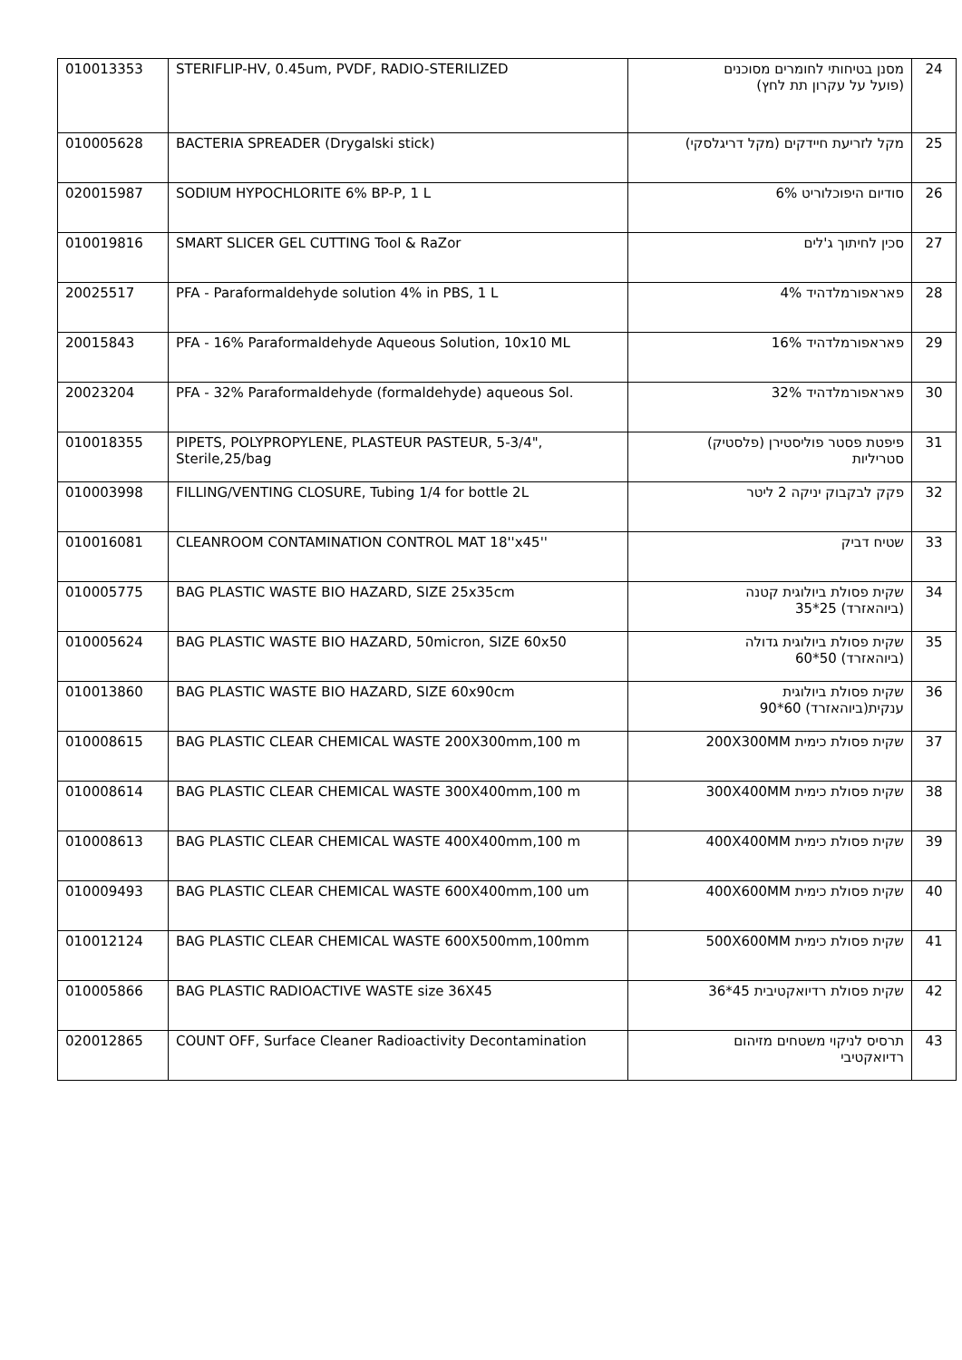| 010013353 | STERIFLIP-HV, 0.45um, PVDF, RADIO-STERILIZED | מסנן בטיחותי לחומרים מסוכנים (פועל על עקרון תת לחץ) | 24 |
| 010005628 | BACTERIA SPREADER (Drygalski stick) | מקל לזריעת חיידקים (מקל דריגלסקי) | 25 |
| 020015987 | SODIUM HYPOCHLORITE 6% BP-P, 1 L | סודיום היפוכלוריט 6% | 26 |
| 010019816 | SMART SLICER GEL CUTTING Tool & RaZor | סכין לחיתוך ג'לים | 27 |
| 20025517 | PFA - Paraformaldehyde solution 4% in PBS, 1 L | פאראפורמלדהיד 4% | 28 |
| 20015843 | PFA - 16% Paraformaldehyde Aqueous Solution, 10x10 ML | פאראפורמלדהיד 16% | 29 |
| 20023204 | PFA - 32% Paraformaldehyde (formaldehyde) aqueous Sol. | פאראפורמלדהיד 32% | 30 |
| 010018355 | PIPETS, POLYPROPYLENE, PLASTEUR PASTEUR, 5-3/4", Sterile,25/bag | פיפטת פסטר פוליסטירן (פלסטיק) סטריליות | 31 |
| 010003998 | FILLING/VENTING CLOSURE, Tubing 1/4 for bottle 2L | פקק לבקבוק יניקה 2 ליטר | 32 |
| 010016081 | CLEANROOM CONTAMINATION CONTROL MAT 18''x45'' | שטיח דביק | 33 |
| 010005775 | BAG PLASTIC WASTE BIO HAZARD, SIZE 25x35cm | שקית פסולת ביולוגית קטנה (ביוהאזרד) 25*35 | 34 |
| 010005624 | BAG PLASTIC WASTE BIO HAZARD, 50micron, SIZE 60x50 | שקית פסולת ביולוגית גדולה (ביוהאזרד) 50*60 | 35 |
| 010013860 | BAG PLASTIC WASTE BIO HAZARD, SIZE 60x90cm | שקית פסולת ביולוגית ענקית(ביוהאזרד) 60*90 | 36 |
| 010008615 | BAG PLASTIC CLEAR CHEMICAL WASTE 200X300mm,100 m | שקית פסולת כימית 200X300MM | 37 |
| 010008614 | BAG PLASTIC CLEAR CHEMICAL WASTE 300X400mm,100 m | שקית פסולת כימית 300X400MM | 38 |
| 010008613 | BAG PLASTIC CLEAR CHEMICAL WASTE 400X400mm,100 m | שקית פסולת כימית 400X400MM | 39 |
| 010009493 | BAG PLASTIC CLEAR CHEMICAL WASTE 600X400mm,100 um | שקית פסולת כימית 400X600MM | 40 |
| 010012124 | BAG PLASTIC CLEAR CHEMICAL WASTE 600X500mm,100mm | שקית פסולת כימית 500X600MM | 41 |
| 010005866 | BAG PLASTIC RADIOACTIVE WASTE size 36X45 | שקית פסולת רדיואקטיבית 45*36 | 42 |
| 020012865 | COUNT OFF, Surface Cleaner Radioactivity Decontamination | תרסיס לניקוי משטחים מזיהום רדיואקטיבי | 43 |